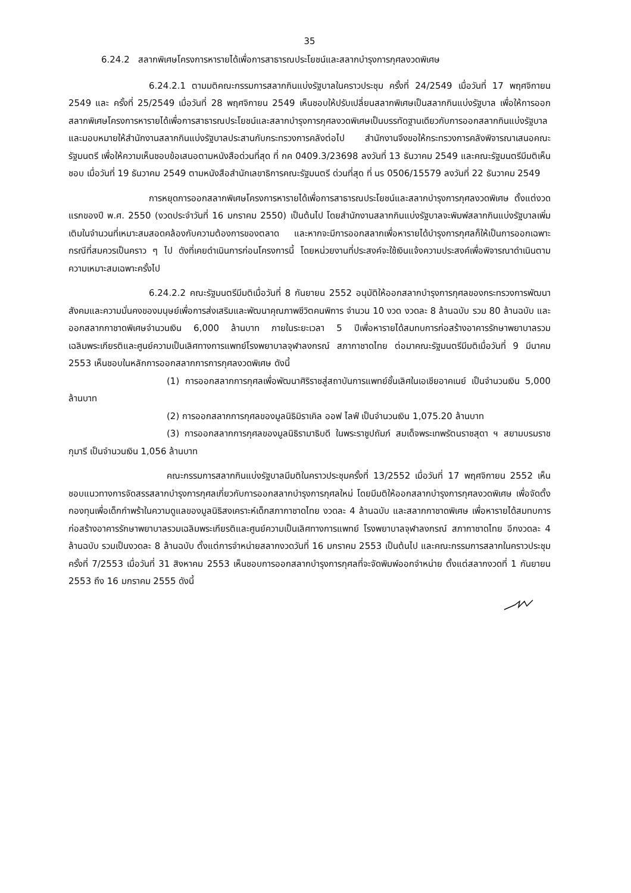35
6.24.2 สลากพิเศษโครงการหารายได้เพื่อการสาธารณประโยชน์และสลากบำรุงการกุศลงวดพิเศษ
6.24.2.1 ตามมติคณะกรรมการสลากกินแบ่งรัฐบาลในคราวประชุม ครั้งที่ 24/2549 เมื่อวันที่ 17 พฤศจิกายน 2549 และ ครั้งที่ 25/2549 เมื่อวันที่ 28 พฤศจิกายน 2549 เห็นชอบให้ปรับเปลี่ยนสลากพิเศษเป็นสลากกินแบ่งรัฐบาล เพื่อให้การออกสลากพิเศษโครงการหารายได้เพื่อการสาธารณประโยชน์และสลากบำรุงการกุศลงวดพิเศษเป็นบรรทัดฐานเดียวกับการออกสลากกินแบ่งรัฐบาล และมอบหมายให้สำนักงานสลากกินแบ่งรัฐบาลประสานกับกระทรวงการคลังต่อไป สำนักงานจึงขอให้กระทรวงการคลังพิจารณาเสนอคณะรัฐมนตรี เพื่อให้ความเห็นชอบข้อเสนอตามหนังสือด่วนที่สุด ที่ กค 0409.3/23698 ลงวันที่ 13 ธันวาคม 2549 และคณะรัฐมนตรีมีมติเห็นชอบ เมื่อวันที่ 19 ธันวาคม 2549 ตามหนังสือสำนักเลขาธิการคณะรัฐมนตรี ด่วนที่สุด ที่ นร 0506/15579 ลงวันที่ 22 ธันวาคม 2549
การหยุดการออกสลากพิเศษโครงการหารายได้เพื่อการสาธารณประโยชน์และสลากบำรุงการกุศลงวดพิเศษ ตั้งแต่งวดแรกของปี พ.ศ. 2550 (งวดประจำวันที่ 16 มกราคม 2550) เป็นต้นไป โดยสำนักงานสลากกินแบ่งรัฐบาลจะพิมพ์สลากกินแบ่งรัฐบาลเพิ่มเติมในจำนวนที่เหมาะสมสอดคล้องกับความต้องการของตลาด และหากจะมีการออกสลากเพื่อหารายได้บำรุงการกุศลก็ให้เป็นการออกเฉพาะกรณีที่สมควรเป็นคราว ๆ ไป ดังที่เคยดำเนินการก่อนโครงการนี้ โดยหน่วยงานที่ประสงค์จะใช้เงินแจ้งความประสงค์เพื่อพิจารณาดำเนินตามความเหมาะสมเฉพาะครั้งไป
6.24.2.2 คณะรัฐมนตรีมีมติเมื่อวันที่ 8 กันยายน 2552 อนุมัติให้ออกสลากบำรุงการกุศลของกระทรวงการพัฒนาสังคมและความมั่นคงของมนุษย์เพื่อการส่งเสริมและพัฒนาคุณภาพชีวิตคนพิการ จำนวน 10 งวด งวดละ 8 ล้านฉบับ รวม 80 ล้านฉบับ และออกสลากกาชาดพิเศษจำนวนเงิน 6,000 ล้านบาท ภายในระยะเวลา 5 ปีเพื่อหารายได้สมทบการก่อสร้างอาคารรักษาพยาบาลรวมเฉลิมพระเกียรติและศูนย์ความเป็นเลิศทางการแพทย์โรงพยาบาลจุฬาลงกรณ์ สภากาชาดไทย ต่อมาคณะรัฐมนตรีมีมติเมื่อวันที่ 9 มีนาคม 2553 เห็นชอบในหลักการออกสลากการการกุศลงวดพิเศษ ดังนี้
(1) การออกสลากการกุศลเพื่อพัฒนาศิริราชสู่สถาบันการแพทย์ชั้นเลิศในเอเชียอาคเนย์ เป็นจำนวนเงิน 5,000 ล้านบาท
(2) การออกสลากการกุศลของมูลนิธิมิราเคิล ออฟ ไลฟ์ เป็นจำนวนเงิน 1,075.20 ล้านบาท
(3) การออกสลากการกุศลของมูลนิธิรามาธิบดี ในพระราชูปถัมภ์ สมเด็จพระเทพรัตนราชสุดา ฯ สยามบรมราชกุมารี เป็นจำนวนเงิน 1,056 ล้านบาท
คณะกรรมการสลากกินแบ่งรัฐบาลมีมติในคราวประชุมครั้งที่ 13/2552 เมื่อวันที่ 17 พฤศจิกายน 2552 เห็นชอบแนวทางการจัดสรรสลากบำรุงการกุศลเกี่ยวกับการออกสลากบำรุงการกุศลใหม่ โดยมีมติให้ออกสลากบำรุงการกุศลงวดพิเศษ เพื่อจัดตั้งกองทุนเพื่อเด็กกำพร้าในความดูแลของมูลนิธิสงเคราะห์เด็กสภากาชาดไทย งวดละ 4 ล้านฉบับ และสลากกาชาดพิเศษ เพื่อหารายได้สมทบการก่อสร้างอาคารรักษาพยาบาลรวมเฉลิมพระเกียรติและศูนย์ความเป็นเลิศทางการแพทย์ โรงพยาบาลจุฬาลงกรณ์ สภากาชาดไทย อีกงวดละ 4 ล้านฉบับ รวมเป็นงวดละ 8 ล้านฉบับ ตั้งแต่การจำหน่ายสลากงวดวันที่ 16 มกราคม 2553 เป็นต้นไป และคณะกรรมการสลากในคราวประชุมครั้งที่ 7/2553 เมื่อวันที่ 31 สิงหาคม 2553 เห็นชอบการออกสลากบำรุงการกุศลที่จะจัดพิมพ์ออกจำหน่าย ตั้งแต่สลากงวดที่ 1 กันยายน 2553 ถึง 16 มกราคม 2555 ดังนี้